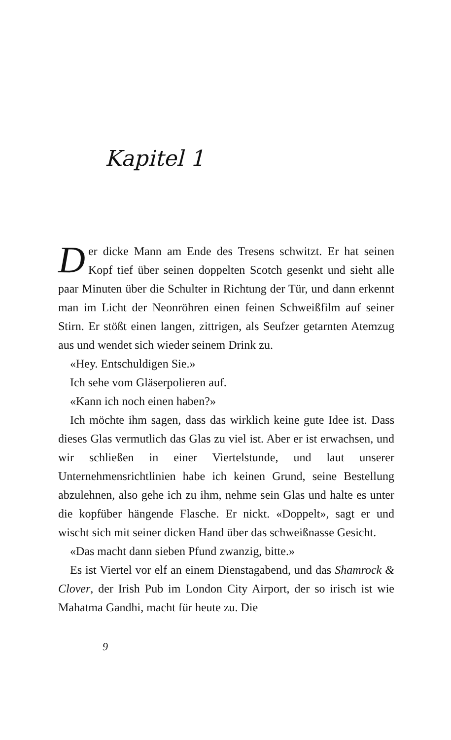Kapitel 1
Der dicke Mann am Ende des Tresens schwitzt. Er hat seinen Kopf tief über seinen doppelten Scotch gesenkt und sieht alle paar Minuten über die Schulter in Richtung der Tür, und dann erkennt man im Licht der Neonröhren einen feinen Schweißfilm auf seiner Stirn. Er stößt einen langen, zittrigen, als Seufzer getarnten Atemzug aus und wendet sich wieder seinem Drink zu.
«Hey. Entschuldigen Sie.»
Ich sehe vom Gläserpolieren auf.
«Kann ich noch einen haben?»
Ich möchte ihm sagen, dass das wirklich keine gute Idee ist. Dass dieses Glas vermutlich das Glas zu viel ist. Aber er ist erwachsen, und wir schließen in einer Viertelstunde, und laut unserer Unternehmensrichtlinien habe ich keinen Grund, seine Bestellung abzulehnen, also gehe ich zu ihm, nehme sein Glas und halte es unter die kopfüber hängende Flasche. Er nickt. «Doppelt», sagt er und wischt sich mit seiner dicken Hand über das schweißnasse Gesicht.
«Das macht dann sieben Pfund zwanzig, bitte.»
Es ist Viertel vor elf an einem Dienstagabend, und das Shamrock & Clover, der Irish Pub im London City Airport, der so irisch ist wie Mahatma Gandhi, macht für heute zu. Die
9